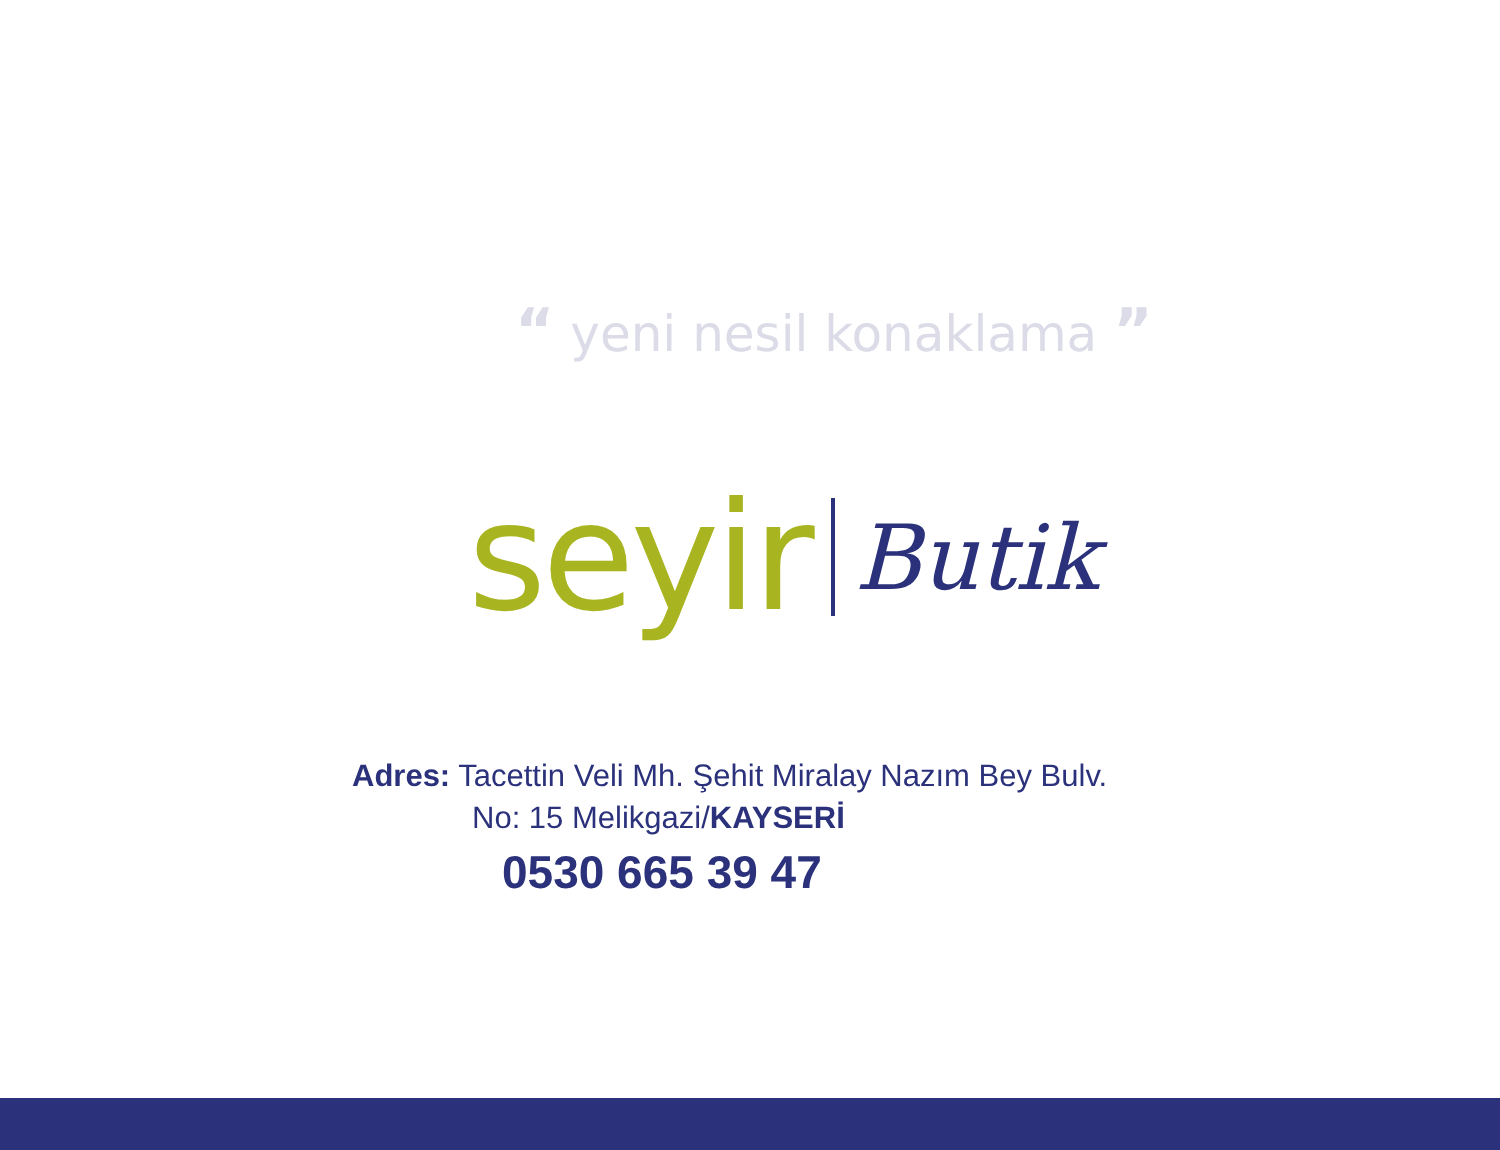“ yeni nesil konaklama ”
seyir Butik
Adres: Tacettin Veli Mh. Şehit Miralay Nazım Bey Bulv.
No: 15 Melikgazi/KAYSERİ
0530 665 39 47